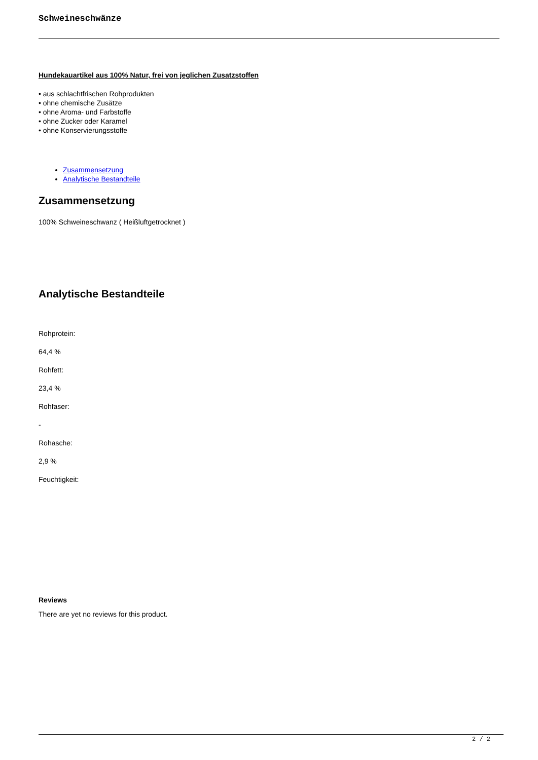Schweineschwänze
Hundekauartikel aus 100% Natur, frei von jeglichen Zusatzstoffen
• aus schlachtfrischen Rohprodukten
• ohne chemische Zusätze
• ohne Aroma- und Farbstoffe
• ohne Zucker oder Karamel
• ohne Konservierungsstoffe
Zusammensetzung
Analytische Bestandteile
Zusammensetzung
100% Schweineschwanz ( Heißluftgetrocknet )
Analytische Bestandteile
Rohprotein:
64,4 %
Rohfett:
23,4 %
Rohfaser:
-
Rohasche:
2,9 %
Feuchtigkeit:
Reviews
There are yet no reviews for this product.
2 / 2